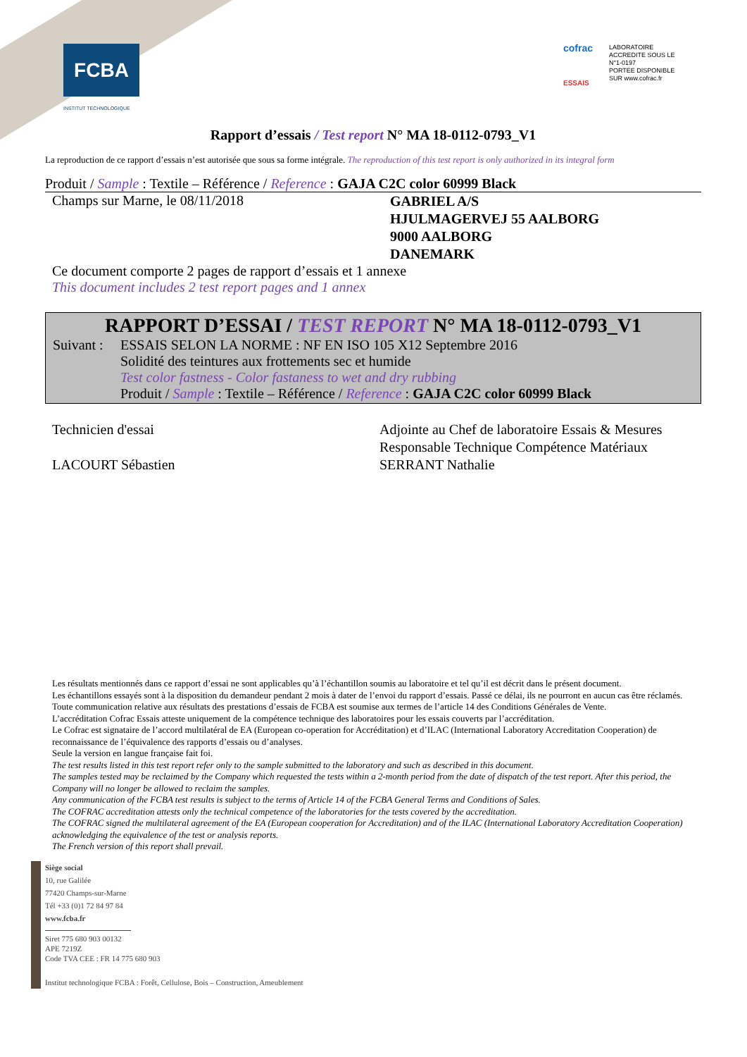FCBA
INSTITUT TECHNOLOGIQUE
cofrac
ESSAIS
LABORATOIRE
ACCREDITE SOUS LE
N°1-0197
PORTEE DISPONIBLE
SUR www.cofrac.fr
Rapport d’essais / Test report N° MA 18-0112-0793_V1
La reproduction de ce rapport d’essais n’est autorisée que sous sa forme intégrale. The reproduction of this test report is only authorized in its integral form
Produit / Sample : Textile – Référence / Reference : GAJA C2C color 60999 Black
Champs sur Marne, le 08/11/2018
GABRIEL A/S
HJULMAGERVEJ 55 AALBORG
9000 AALBORG
DANEMARK
Ce document comporte 2 pages de rapport d’essais et 1 annexe
This document includes 2 test report pages and 1 annex
RAPPORT D’ESSAI / TEST REPORT N° MA 18-0112-0793_V1
Suivant :
ESSAIS SELON LA NORME : NF EN ISO 105 X12 Septembre 2016
Solidité des teintures aux frottements sec et humide
Test color fastness - Color fastaness to wet and dry rubbing
Produit / Sample : Textile – Référence / Reference : GAJA C2C color 60999 Black
Technicien d'essai
LACOURT Sébastien
Adjointe au Chef de laboratoire Essais & Mesures
Responsable Technique Compétence Matériaux
SERRANT Nathalie
Les résultats mentionnés dans ce rapport d’essai ne sont applicables qu’à l’échantillon soumis au laboratoire et tel qu’il est décrit dans le présent document.
Les échantillons essayés sont à la disposition du demandeur pendant 2 mois à dater de l’envoi du rapport d’essais. Passé ce délai, ils ne pourront en aucun cas être réclamés.
Toute communication relative aux résultats des prestations d’essais de FCBA est soumise aux termes de l’article 14 des Conditions Générales de Vente.
L’accréditation Cofrac Essais atteste uniquement de la compétence technique des laboratoires pour les essais couverts par l’accréditation.
Le Cofrac est signataire de l’accord multilatéral de EA (European co-operation for Accréditation) et d’ILAC (International Laboratory Accreditation Cooperation) de reconnaissance de l’équivalence des rapports d’essais ou d’analyses.
Seule la version en langue française fait foi.
The test results listed in this test report refer only to the sample submitted to the laboratory and such as described in this document.
The samples tested may be reclaimed by the Company which requested the tests within a 2-month period from the date of dispatch of the test report. After this period, the Company will no longer be allowed to reclaim the samples.
Any communication of the FCBA test results is subject to the terms of Article 14 of the FCBA General Terms and Conditions of Sales.
The COFRAC accreditation attests only the technical competence of the laboratories for the tests covered by the accreditation.
The COFRAC signed the multilateral agreement of the EA (European cooperation for Accreditation) and of the ILAC (International Laboratory Accreditation Cooperation) acknowledging the equivalence of the test or analysis reports.
The French version of this report shall prevail.
Siège social
10, rue Galilée
77420 Champs-sur-Marne
Tél +33 (0)1 72 84 97 84
www.fcba.fr
Siret 775 680 903 00132
APE 7219Z
Code TVA CEE : FR 14 775 680 903
Institut technologique FCBA : Forêt, Cellulose, Bois – Construction, Ameublement